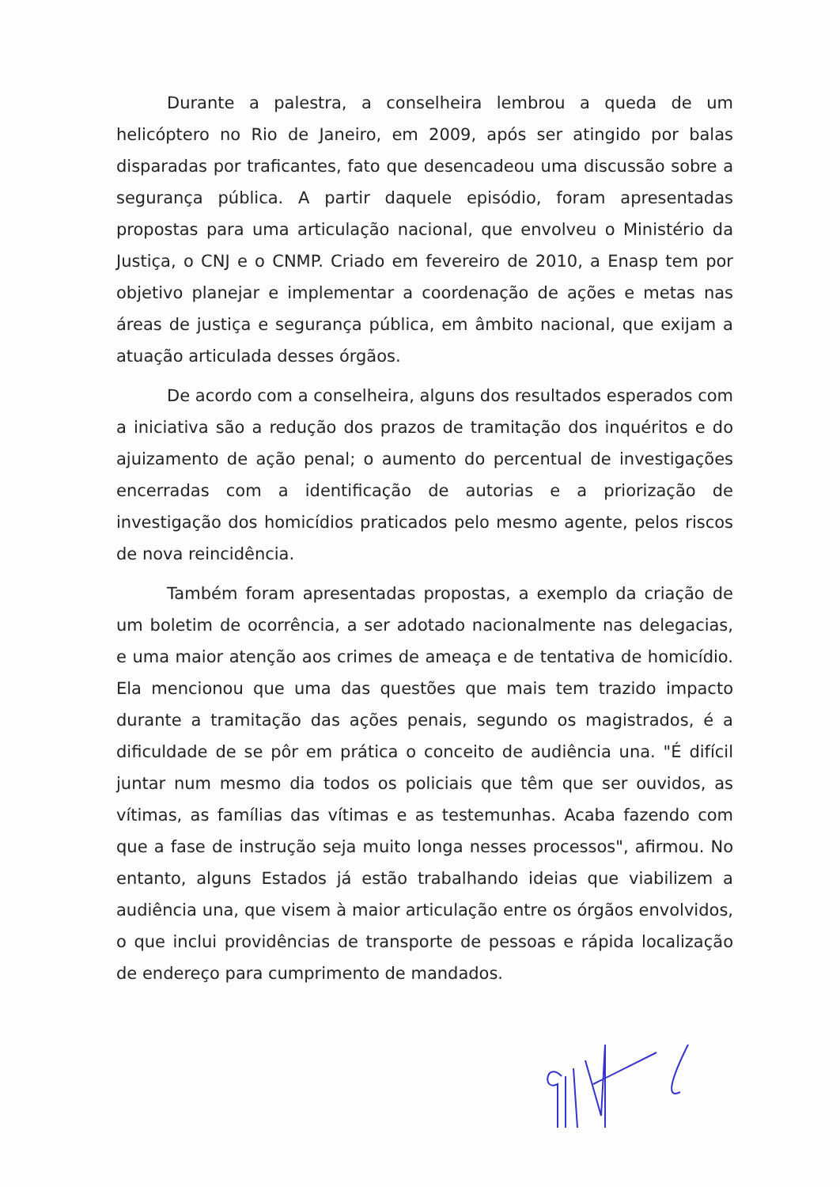Durante a palestra, a conselheira lembrou a queda de um helicóptero no Rio de Janeiro, em 2009, após ser atingido por balas disparadas por traficantes, fato que desencadeou uma discussão sobre a segurança pública. A partir daquele episódio, foram apresentadas propostas para uma articulação nacional, que envolveu o Ministério da Justiça, o CNJ e o CNMP. Criado em fevereiro de 2010, a Enasp tem por objetivo planejar e implementar a coordenação de ações e metas nas áreas de justiça e segurança pública, em âmbito nacional, que exijam a atuação articulada desses órgãos.
De acordo com a conselheira, alguns dos resultados esperados com a iniciativa são a redução dos prazos de tramitação dos inquéritos e do ajuizamento de ação penal; o aumento do percentual de investigações encerradas com a identificação de autorias e a priorização de investigação dos homicídios praticados pelo mesmo agente, pelos riscos de nova reincidência.
Também foram apresentadas propostas, a exemplo da criação de um boletim de ocorrência, a ser adotado nacionalmente nas delegacias, e uma maior atenção aos crimes de ameaça e de tentativa de homicídio. Ela mencionou que uma das questões que mais tem trazido impacto durante a tramitação das ações penais, segundo os magistrados, é a dificuldade de se pôr em prática o conceito de audiência una. "É difícil juntar num mesmo dia todos os policiais que têm que ser ouvidos, as vítimas, as famílias das vítimas e as testemunhas. Acaba fazendo com que a fase de instrução seja muito longa nesses processos", afirmou. No entanto, alguns Estados já estão trabalhando ideias que viabilizem a audiência una, que visem à maior articulação entre os órgãos envolvidos, o que inclui providências de transporte de pessoas e rápida localização de endereço para cumprimento de mandados.